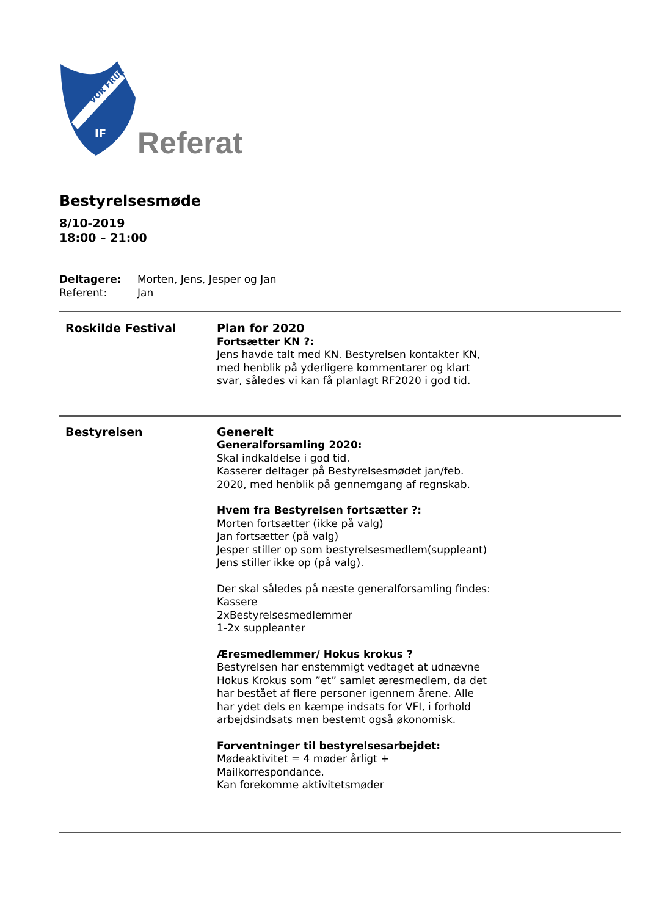VOR FRUE
IF
Referat
Bestyrelsesmøde
8/10-2019
18:00 – 21:00
Deltagere: Morten, Jens, Jesper og Jan
Referent: Jan
Roskilde Festival Plan for 2020
Fortsætter KN ?:
Jens havde talt med KN. Bestyrelsen kontakter KN, med henblik på yderligere kommentarer og klart svar, således vi kan få planlagt RF2020 i god tid.
Bestyrelsen Generelt
Generalforsamling 2020:
Skal indkaldelse i god tid.
Kasserer deltager på Bestyrelsesmødet jan/feb. 2020, med henblik på gennemgang af regnskab.
Hvem fra Bestyrelsen fortsætter ?:
Morten fortsætter (ikke på valg)
Jan fortsætter (på valg)
Jesper stiller op som bestyrelsesmedlem(suppleant)
Jens stiller ikke op (på valg).
Der skal således på næste generalforsamling findes:
Kassere
2xBestyrelsesmedlemmer
1-2x suppleanter
Æresmedlemmer/ Hokus krokus ?
Bestyrelsen har enstemmigt vedtaget at udnævne Hokus Krokus som ”et” samlet æresmedlem, da det har bestået af flere personer igennem årene. Alle har ydet dels en kæmpe indsats for VFI, i forhold arbejdsindsats men bestemt også økonomisk.
Forventninger til bestyrelsesarbejdet:
Mødeaktivitet = 4 møder årligt + Mailkorrespondance.
Kan forekomme aktivitetsmøder